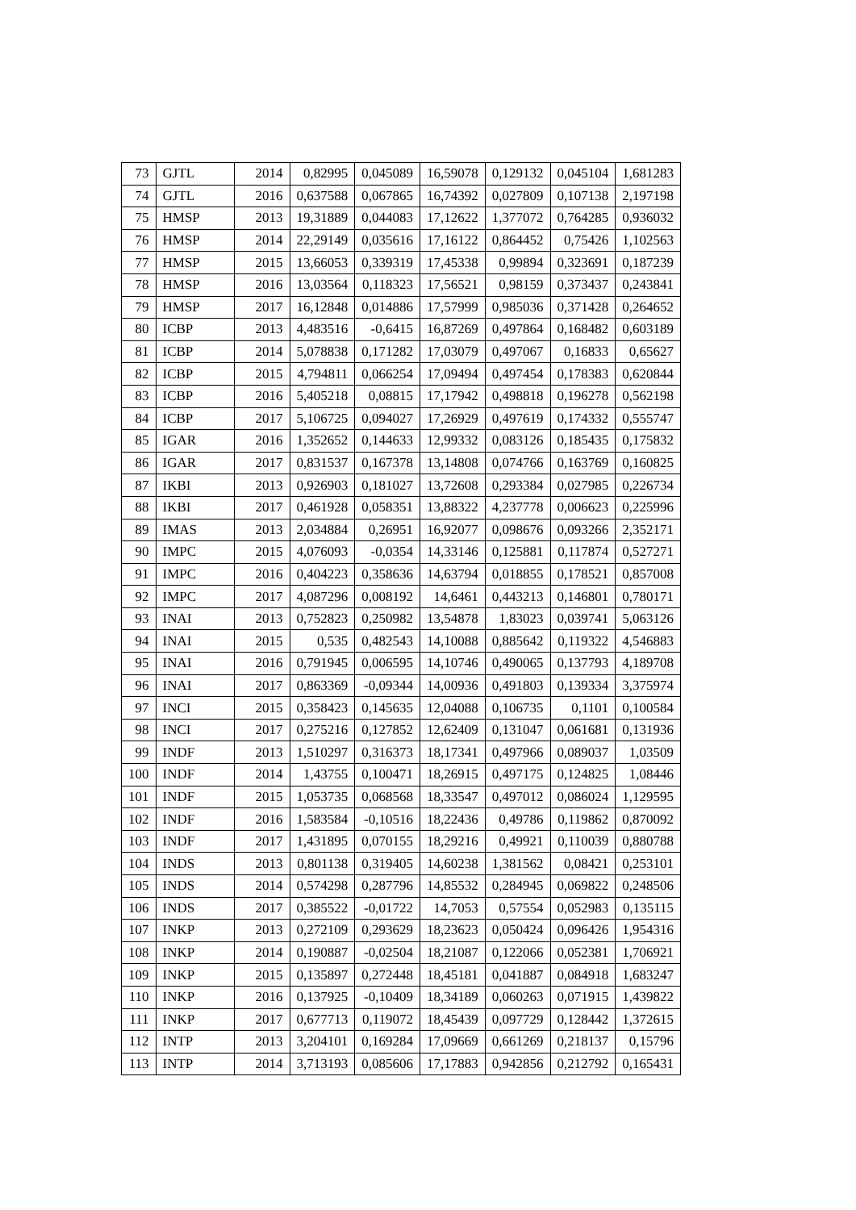| 73 | GJTL | 2014 | 0,82995 | 0,045089 | 16,59078 | 0,129132 | 0,045104 | 1,681283 |
| 74 | GJTL | 2016 | 0,637588 | 0,067865 | 16,74392 | 0,027809 | 0,107138 | 2,197198 |
| 75 | HMSP | 2013 | 19,31889 | 0,044083 | 17,12622 | 1,377072 | 0,764285 | 0,936032 |
| 76 | HMSP | 2014 | 22,29149 | 0,035616 | 17,16122 | 0,864452 | 0,75426 | 1,102563 |
| 77 | HMSP | 2015 | 13,66053 | 0,339319 | 17,45338 | 0,99894 | 0,323691 | 0,187239 |
| 78 | HMSP | 2016 | 13,03564 | 0,118323 | 17,56521 | 0,98159 | 0,373437 | 0,243841 |
| 79 | HMSP | 2017 | 16,12848 | 0,014886 | 17,57999 | 0,985036 | 0,371428 | 0,264652 |
| 80 | ICBP | 2013 | 4,483516 | -0,6415 | 16,87269 | 0,497864 | 0,168482 | 0,603189 |
| 81 | ICBP | 2014 | 5,078838 | 0,171282 | 17,03079 | 0,497067 | 0,16833 | 0,65627 |
| 82 | ICBP | 2015 | 4,794811 | 0,066254 | 17,09494 | 0,497454 | 0,178383 | 0,620844 |
| 83 | ICBP | 2016 | 5,405218 | 0,08815 | 17,17942 | 0,498818 | 0,196278 | 0,562198 |
| 84 | ICBP | 2017 | 5,106725 | 0,094027 | 17,26929 | 0,497619 | 0,174332 | 0,555747 |
| 85 | IGAR | 2016 | 1,352652 | 0,144633 | 12,99332 | 0,083126 | 0,185435 | 0,175832 |
| 86 | IGAR | 2017 | 0,831537 | 0,167378 | 13,14808 | 0,074766 | 0,163769 | 0,160825 |
| 87 | IKBI | 2013 | 0,926903 | 0,181027 | 13,72608 | 0,293384 | 0,027985 | 0,226734 |
| 88 | IKBI | 2017 | 0,461928 | 0,058351 | 13,88322 | 4,237778 | 0,006623 | 0,225996 |
| 89 | IMAS | 2013 | 2,034884 | 0,26951 | 16,92077 | 0,098676 | 0,093266 | 2,352171 |
| 90 | IMPC | 2015 | 4,076093 | -0,0354 | 14,33146 | 0,125881 | 0,117874 | 0,527271 |
| 91 | IMPC | 2016 | 0,404223 | 0,358636 | 14,63794 | 0,018855 | 0,178521 | 0,857008 |
| 92 | IMPC | 2017 | 4,087296 | 0,008192 | 14,6461 | 0,443213 | 0,146801 | 0,780171 |
| 93 | INAI | 2013 | 0,752823 | 0,250982 | 13,54878 | 1,83023 | 0,039741 | 5,063126 |
| 94 | INAI | 2015 | 0,535 | 0,482543 | 14,10088 | 0,885642 | 0,119322 | 4,546883 |
| 95 | INAI | 2016 | 0,791945 | 0,006595 | 14,10746 | 0,490065 | 0,137793 | 4,189708 |
| 96 | INAI | 2017 | 0,863369 | -0,09344 | 14,00936 | 0,491803 | 0,139334 | 3,375974 |
| 97 | INCI | 2015 | 0,358423 | 0,145635 | 12,04088 | 0,106735 | 0,1101 | 0,100584 |
| 98 | INCI | 2017 | 0,275216 | 0,127852 | 12,62409 | 0,131047 | 0,061681 | 0,131936 |
| 99 | INDF | 2013 | 1,510297 | 0,316373 | 18,17341 | 0,497966 | 0,089037 | 1,03509 |
| 100 | INDF | 2014 | 1,43755 | 0,100471 | 18,26915 | 0,497175 | 0,124825 | 1,08446 |
| 101 | INDF | 2015 | 1,053735 | 0,068568 | 18,33547 | 0,497012 | 0,086024 | 1,129595 |
| 102 | INDF | 2016 | 1,583584 | -0,10516 | 18,22436 | 0,49786 | 0,119862 | 0,870092 |
| 103 | INDF | 2017 | 1,431895 | 0,070155 | 18,29216 | 0,49921 | 0,110039 | 0,880788 |
| 104 | INDS | 2013 | 0,801138 | 0,319405 | 14,60238 | 1,381562 | 0,08421 | 0,253101 |
| 105 | INDS | 2014 | 0,574298 | 0,287796 | 14,85532 | 0,284945 | 0,069822 | 0,248506 |
| 106 | INDS | 2017 | 0,385522 | -0,01722 | 14,7053 | 0,57554 | 0,052983 | 0,135115 |
| 107 | INKP | 2013 | 0,272109 | 0,293629 | 18,23623 | 0,050424 | 0,096426 | 1,954316 |
| 108 | INKP | 2014 | 0,190887 | -0,02504 | 18,21087 | 0,122066 | 0,052381 | 1,706921 |
| 109 | INKP | 2015 | 0,135897 | 0,272448 | 18,45181 | 0,041887 | 0,084918 | 1,683247 |
| 110 | INKP | 2016 | 0,137925 | -0,10409 | 18,34189 | 0,060263 | 0,071915 | 1,439822 |
| 111 | INKP | 2017 | 0,677713 | 0,119072 | 18,45439 | 0,097729 | 0,128442 | 1,372615 |
| 112 | INTP | 2013 | 3,204101 | 0,169284 | 17,09669 | 0,661269 | 0,218137 | 0,15796 |
| 113 | INTP | 2014 | 3,713193 | 0,085606 | 17,17883 | 0,942856 | 0,212792 | 0,165431 |